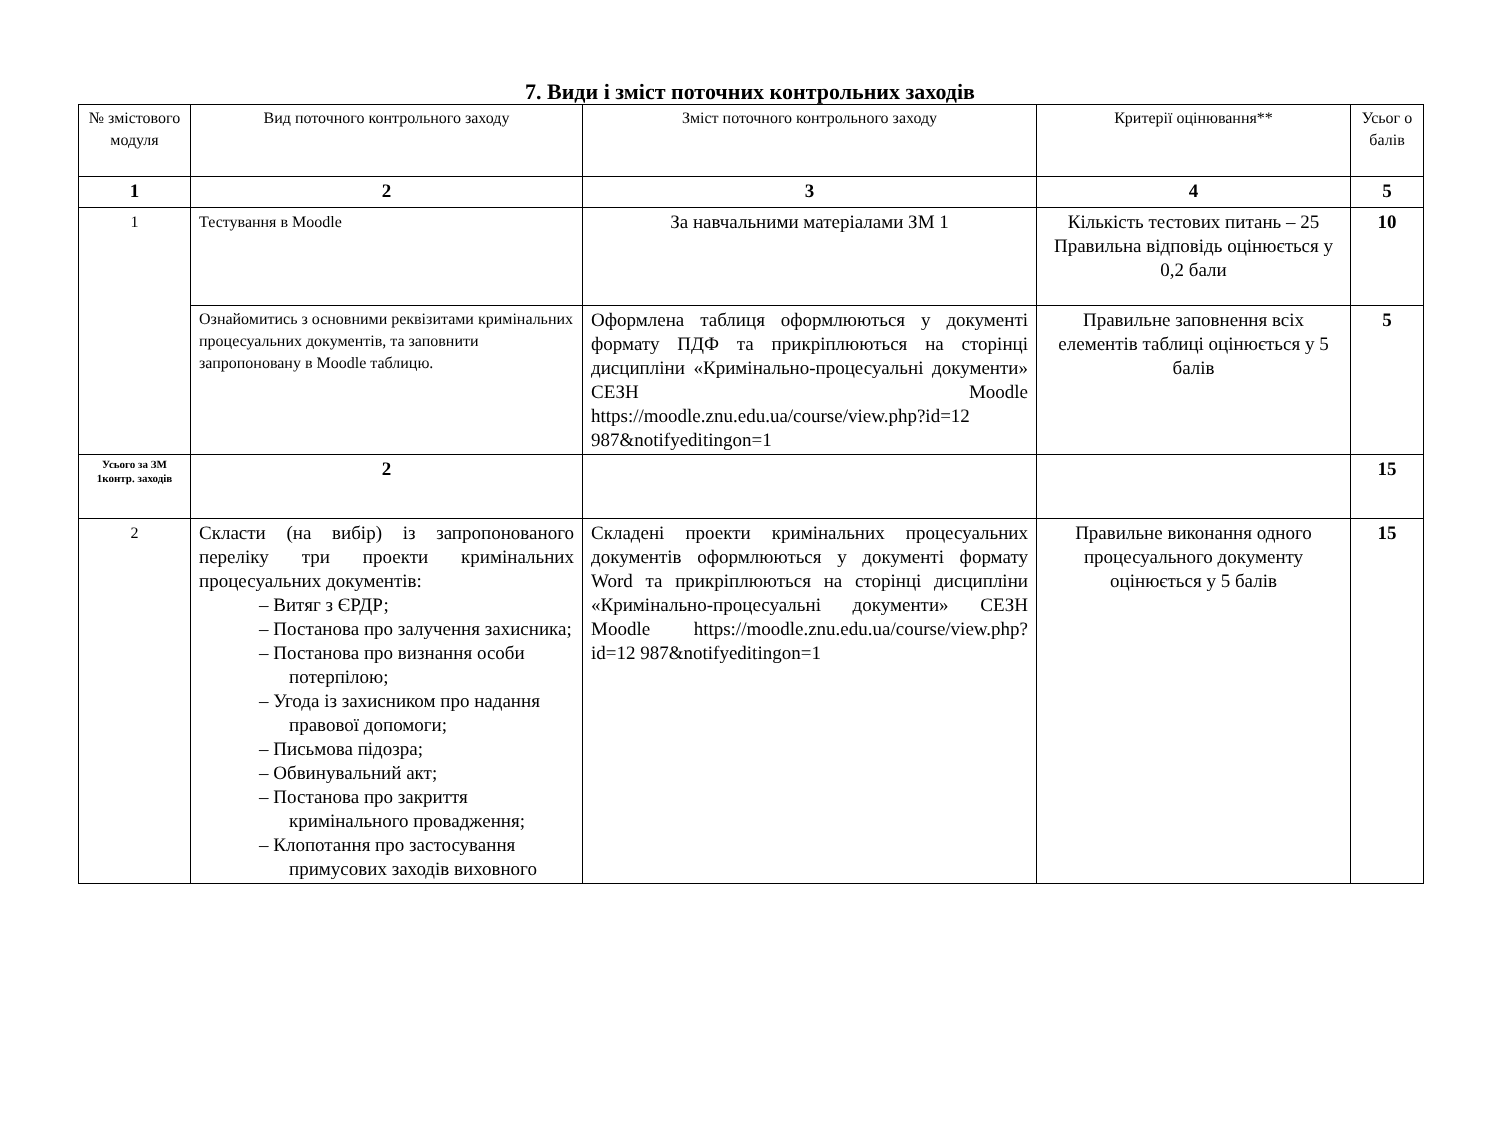7. Види і зміст поточних контрольних заходів
| № змістового модуля | Вид поточного контрольного заходу | Зміст поточного контрольного заходу | Критерії оцінювання** | Усьог о балів |
| 1 | 2 | 3 | 4 | 5 |
| 1 | Тестування в Moodle | За навчальними матеріалами ЗМ 1 | Кількість тестових питань – 25 Правильна відповідь оцінюється у 0,2 бали | 10 |
| | Ознайомитись з основними реквізитами кримінальних процесуальних документів, та заповнити запропоновану в Moodle таблицю. | Оформлена таблиця оформлюються у документі формату ПДФ та прикріплюються на сторінці дисципліни «Кримінально-процесуальні документи» СЕЗН Moodle https://moodle.znu.edu.ua/course/view.php?id=12 987&notifyeditingon=1 | Правильне заповнення всіх елементів таблиці оцінюється у 5 балів | 5 |
| Усього за ЗМ 1контр. заходів | 2 | | | 15 |
| 2 | Скласти (на вибір) із запропонованого переліку три проекти кримінальних процесуальних документів: – Витяг з ЄРДР; – Постанова про залучення захисника; – Постанова про визнання особи потерпілою; – Угода із захисником про надання правової допомоги; – Письмова підозра; – Обвинувальний акт; – Постанова про закриття кримінального провадження; – Клопотання про застосування примусових заходів виховного | Складені проекти кримінальних процесуальних документів оформлюються у документі формату Word та прикріплюються на сторінці дисципліни «Кримінально-процесуальні документи» СЕЗН Moodle https://moodle.znu.edu.ua/course/view.php?id=12 987&notifyeditingon=1 | Правильне виконання одного процесуального документу оцінюється у 5 балів | 15 |